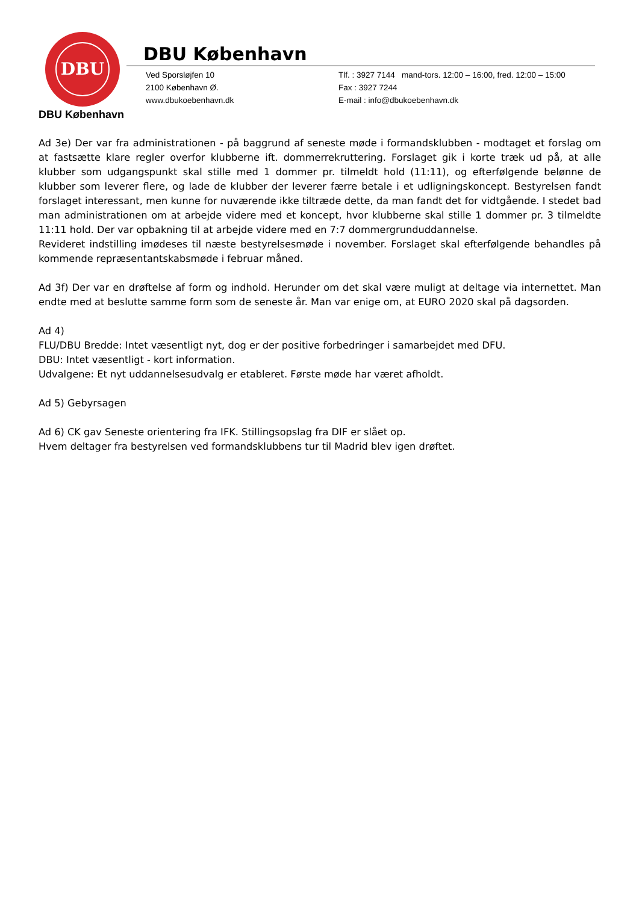DBU
DBU København
Ved Sporsløjfen 10
2100 København Ø.
www.dbukoebenhavn.dk
Tlf. : 3927 7144 mand-tors. 12:00 – 16:00, fred. 12:00 – 15:00
Fax : 3927 7244
E-mail : info@dbukoebenhavn.dk
DBU København
Ad 3e) Der var fra administrationen - på baggrund af seneste møde i formandsklubben - modtaget et forslag om at fastsætte klare regler overfor klubberne ift. dommerrekruttering. Forslaget gik i korte træk ud på, at alle klubber som udgangspunkt skal stille med 1 dommer pr. tilmeldt hold (11:11), og efterfølgende belønne de klubber som leverer flere, og lade de klubber der leverer færre betale i et udligningskoncept. Bestyrelsen fandt forslaget interessant, men kunne for nuværende ikke tiltræde dette, da man fandt det for vidtgående. I stedet bad man administrationen om at arbejde videre med et koncept, hvor klubberne skal stille 1 dommer pr. 3 tilmeldte 11:11 hold. Der var opbakning til at arbejde videre med en 7:7 dommergrunduddannelse.
Revideret indstilling imødeses til næste bestyrelsesmøde i november. Forslaget skal efterfølgende behandles på kommende repræsentantskabsmøde i februar måned.
Ad 3f) Der var en drøftelse af form og indhold. Herunder om det skal være muligt at deltage via internettet. Man endte med at beslutte samme form som de seneste år. Man var enige om, at EURO 2020 skal på dagsorden.
Ad 4)
FLU/DBU Bredde: Intet væsentligt nyt, dog er der positive forbedringer i samarbejdet med DFU.
DBU: Intet væsentligt - kort information.
Udvalgene: Et nyt uddannelsesudvalg er etableret. Første møde har været afholdt.
Ad 5) Gebyrsagen
Ad 6) CK gav Seneste orientering fra IFK. Stillingsopslag fra DIF er slået op.
Hvem deltager fra bestyrelsen ved formandsklubbens tur til Madrid blev igen drøftet.